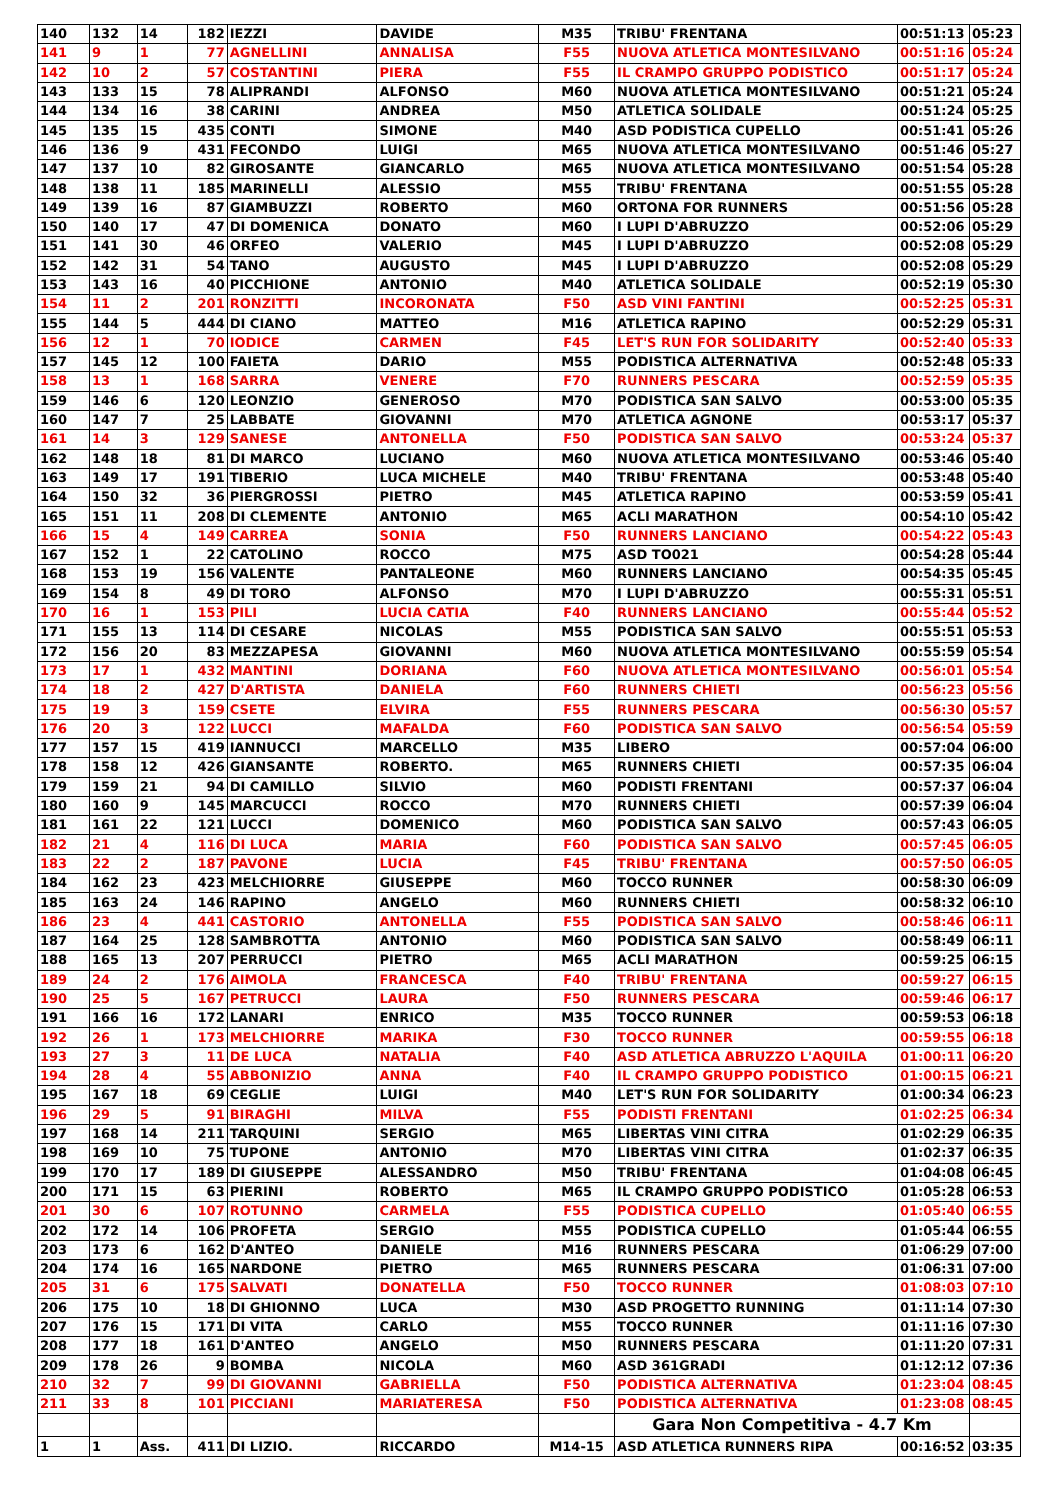| 140 | 132 | 14 | 182 | IEZZI | DAVIDE | M35 | TRIBU' FRENTANA | 00:51:13 | 05:23 |
| 141 | 9 | 1 | 77 | AGNELLINI | ANNALISA | F55 | NUOVA ATLETICA MONTESILVANO | 00:51:16 | 05:24 |
| 142 | 10 | 2 | 57 | COSTANTINI | PIERA | F55 | IL CRAMPO GRUPPO PODISTICO | 00:51:17 | 05:24 |
| 143 | 133 | 15 | 78 | ALIPRANDI | ALFONSO | M60 | NUOVA ATLETICA MONTESILVANO | 00:51:21 | 05:24 |
| 144 | 134 | 16 | 38 | CARINI | ANDREA | M50 | ATLETICA SOLIDALE | 00:51:24 | 05:25 |
| 145 | 135 | 15 | 435 | CONTI | SIMONE | M40 | ASD PODISTICA CUPELLO | 00:51:41 | 05:26 |
| 146 | 136 | 9 | 431 | FECONDO | LUIGI | M65 | NUOVA ATLETICA MONTESILVANO | 00:51:46 | 05:27 |
| 147 | 137 | 10 | 82 | GIROSANTE | GIANCARLO | M65 | NUOVA ATLETICA MONTESILVANO | 00:51:54 | 05:28 |
| 148 | 138 | 11 | 185 | MARINELLI | ALESSIO | M55 | TRIBU' FRENTANA | 00:51:55 | 05:28 |
| 149 | 139 | 16 | 87 | GIAMBUZZI | ROBERTO | M60 | ORTONA FOR RUNNERS | 00:51:56 | 05:28 |
| 150 | 140 | 17 | 47 | DI DOMENICA | DONATO | M60 | I LUPI D'ABRUZZO | 00:52:06 | 05:29 |
| 151 | 141 | 30 | 46 | ORFEO | VALERIO | M45 | I LUPI D'ABRUZZO | 00:52:08 | 05:29 |
| 152 | 142 | 31 | 54 | TANO | AUGUSTO | M45 | I LUPI D'ABRUZZO | 00:52:08 | 05:29 |
| 153 | 143 | 16 | 40 | PICCHIONE | ANTONIO | M40 | ATLETICA SOLIDALE | 00:52:19 | 05:30 |
| 154 | 11 | 2 | 201 | RONZITTI | INCORONATA | F50 | ASD VINI FANTINI | 00:52:25 | 05:31 |
| 155 | 144 | 5 | 444 | DI CIANO | MATTEO | M16 | ATLETICA RAPINO | 00:52:29 | 05:31 |
| 156 | 12 | 1 | 70 | IODICE | CARMEN | F45 | LET'S RUN FOR SOLIDARITY | 00:52:40 | 05:33 |
| 157 | 145 | 12 | 100 | FAIETA | DARIO | M55 | PODISTICA ALTERNATIVA | 00:52:48 | 05:33 |
| 158 | 13 | 1 | 168 | SARRA | VENERE | F70 | RUNNERS PESCARA | 00:52:59 | 05:35 |
| 159 | 146 | 6 | 120 | LEONZIO | GENEROSO | M70 | PODISTICA SAN SALVO | 00:53:00 | 05:35 |
| 160 | 147 | 7 | 25 | LABBATE | GIOVANNI | M70 | ATLETICA AGNONE | 00:53:17 | 05:37 |
| 161 | 14 | 3 | 129 | SANESE | ANTONELLA | F50 | PODISTICA SAN SALVO | 00:53:24 | 05:37 |
| 162 | 148 | 18 | 81 | DI MARCO | LUCIANO | M60 | NUOVA ATLETICA MONTESILVANO | 00:53:46 | 05:40 |
| 163 | 149 | 17 | 191 | TIBERIO | LUCA MICHELE | M40 | TRIBU' FRENTANA | 00:53:48 | 05:40 |
| 164 | 150 | 32 | 36 | PIERGROSSI | PIETRO | M45 | ATLETICA RAPINO | 00:53:59 | 05:41 |
| 165 | 151 | 11 | 208 | DI CLEMENTE | ANTONIO | M65 | ACLI MARATHON | 00:54:10 | 05:42 |
| 166 | 15 | 4 | 149 | CARREA | SONIA | F50 | RUNNERS LANCIANO | 00:54:22 | 05:43 |
| 167 | 152 | 1 | 22 | CATOLINO | ROCCO | M75 | ASD TO021 | 00:54:28 | 05:44 |
| 168 | 153 | 19 | 156 | VALENTE | PANTALEONE | M60 | RUNNERS LANCIANO | 00:54:35 | 05:45 |
| 169 | 154 | 8 | 49 | DI TORO | ALFONSO | M70 | I LUPI D'ABRUZZO | 00:55:31 | 05:51 |
| 170 | 16 | 1 | 153 | PILI | LUCIA CATIA | F40 | RUNNERS LANCIANO | 00:55:44 | 05:52 |
| 171 | 155 | 13 | 114 | DI CESARE | NICOLAS | M55 | PODISTICA SAN SALVO | 00:55:51 | 05:53 |
| 172 | 156 | 20 | 83 | MEZZAPESA | GIOVANNI | M60 | NUOVA ATLETICA MONTESILVANO | 00:55:59 | 05:54 |
| 173 | 17 | 1 | 432 | MANTINI | DORIANA | F60 | NUOVA ATLETICA MONTESILVANO | 00:56:01 | 05:54 |
| 174 | 18 | 2 | 427 | D'ARTISTA | DANIELA | F60 | RUNNERS CHIETI | 00:56:23 | 05:56 |
| 175 | 19 | 3 | 159 | CSETE | ELVIRA | F55 | RUNNERS PESCARA | 00:56:30 | 05:57 |
| 176 | 20 | 3 | 122 | LUCCI | MAFALDA | F60 | PODISTICA SAN SALVO | 00:56:54 | 05:59 |
| 177 | 157 | 15 | 419 | IANNUCCI | MARCELLO | M35 | LIBERO | 00:57:04 | 06:00 |
| 178 | 158 | 12 | 426 | GIANSANTE | ROBERTO. | M65 | RUNNERS CHIETI | 00:57:35 | 06:04 |
| 179 | 159 | 21 | 94 | DI CAMILLO | SILVIO | M60 | PODISTI FRENTANI | 00:57:37 | 06:04 |
| 180 | 160 | 9 | 145 | MARCUCCI | ROCCO | M70 | RUNNERS CHIETI | 00:57:39 | 06:04 |
| 181 | 161 | 22 | 121 | LUCCI | DOMENICO | M60 | PODISTICA SAN SALVO | 00:57:43 | 06:05 |
| 182 | 21 | 4 | 116 | DI LUCA | MARIA | F60 | PODISTICA SAN SALVO | 00:57:45 | 06:05 |
| 183 | 22 | 2 | 187 | PAVONE | LUCIA | F45 | TRIBU' FRENTANA | 00:57:50 | 06:05 |
| 184 | 162 | 23 | 423 | MELCHIORRE | GIUSEPPE | M60 | TOCCO RUNNER | 00:58:30 | 06:09 |
| 185 | 163 | 24 | 146 | RAPINO | ANGELO | M60 | RUNNERS CHIETI | 00:58:32 | 06:10 |
| 186 | 23 | 4 | 441 | CASTORIO | ANTONELLA | F55 | PODISTICA SAN SALVO | 00:58:46 | 06:11 |
| 187 | 164 | 25 | 128 | SAMBROTTA | ANTONIO | M60 | PODISTICA SAN SALVO | 00:58:49 | 06:11 |
| 188 | 165 | 13 | 207 | PERRUCCI | PIETRO | M65 | ACLI MARATHON | 00:59:25 | 06:15 |
| 189 | 24 | 2 | 176 | AIMOLA | FRANCESCA | F40 | TRIBU' FRENTANA | 00:59:27 | 06:15 |
| 190 | 25 | 5 | 167 | PETRUCCI | LAURA | F50 | RUNNERS PESCARA | 00:59:46 | 06:17 |
| 191 | 166 | 16 | 172 | LANARI | ENRICO | M35 | TOCCO RUNNER | 00:59:53 | 06:18 |
| 192 | 26 | 1 | 173 | MELCHIORRE | MARIKA | F30 | TOCCO RUNNER | 00:59:55 | 06:18 |
| 193 | 27 | 3 | 11 | DE LUCA | NATALIA | F40 | ASD ATLETICA ABRUZZO L'AQUILA | 01:00:11 | 06:20 |
| 194 | 28 | 4 | 55 | ABBONIZIO | ANNA | F40 | IL CRAMPO GRUPPO PODISTICO | 01:00:15 | 06:21 |
| 195 | 167 | 18 | 69 | CEGLIE | LUIGI | M40 | LET'S RUN FOR SOLIDARITY | 01:00:34 | 06:23 |
| 196 | 29 | 5 | 91 | BIRAGHI | MILVA | F55 | PODISTI FRENTANI | 01:02:25 | 06:34 |
| 197 | 168 | 14 | 211 | TARQUINI | SERGIO | M65 | LIBERTAS VINI CITRA | 01:02:29 | 06:35 |
| 198 | 169 | 10 | 75 | TUPONE | ANTONIO | M70 | LIBERTAS VINI CITRA | 01:02:37 | 06:35 |
| 199 | 170 | 17 | 189 | DI GIUSEPPE | ALESSANDRO | M50 | TRIBU' FRENTANA | 01:04:08 | 06:45 |
| 200 | 171 | 15 | 63 | PIERINI | ROBERTO | M65 | IL CRAMPO GRUPPO PODISTICO | 01:05:28 | 06:53 |
| 201 | 30 | 6 | 107 | ROTUNNO | CARMELA | F55 | PODISTICA CUPELLO | 01:05:40 | 06:55 |
| 202 | 172 | 14 | 106 | PROFETA | SERGIO | M55 | PODISTICA CUPELLO | 01:05:44 | 06:55 |
| 203 | 173 | 6 | 162 | D'ANTEO | DANIELE | M16 | RUNNERS PESCARA | 01:06:29 | 07:00 |
| 204 | 174 | 16 | 165 | NARDONE | PIETRO | M65 | RUNNERS PESCARA | 01:06:31 | 07:00 |
| 205 | 31 | 6 | 175 | SALVATI | DONATELLA | F50 | TOCCO RUNNER | 01:08:03 | 07:10 |
| 206 | 175 | 10 | 18 | DI GHIONNO | LUCA | M30 | ASD PROGETTO RUNNING | 01:11:14 | 07:30 |
| 207 | 176 | 15 | 171 | DI VITA | CARLO | M55 | TOCCO RUNNER | 01:11:16 | 07:30 |
| 208 | 177 | 18 | 161 | D'ANTEO | ANGELO | M50 | RUNNERS PESCARA | 01:11:20 | 07:31 |
| 209 | 178 | 26 | 9 | BOMBA | NICOLA | M60 | ASD 361GRADI | 01:12:12 | 07:36 |
| 210 | 32 | 7 | 99 | DI GIOVANNI | GABRIELLA | F50 | PODISTICA ALTERNATIVA | 01:23:04 | 08:45 |
| 211 | 33 | 8 | 101 | PICCIANI | MARIATERESA | F50 | PODISTICA ALTERNATIVA | 01:23:08 | 08:45 |
| | | | | | | | Gara Non Competitiva - 4.7 Km | | |
| 1 | 1 | Ass. | 411 | DI LIZIO. | RICCARDO | M14-15 | ASD ATLETICA RUNNERS RIPA | 00:16:52 | 03:35 |